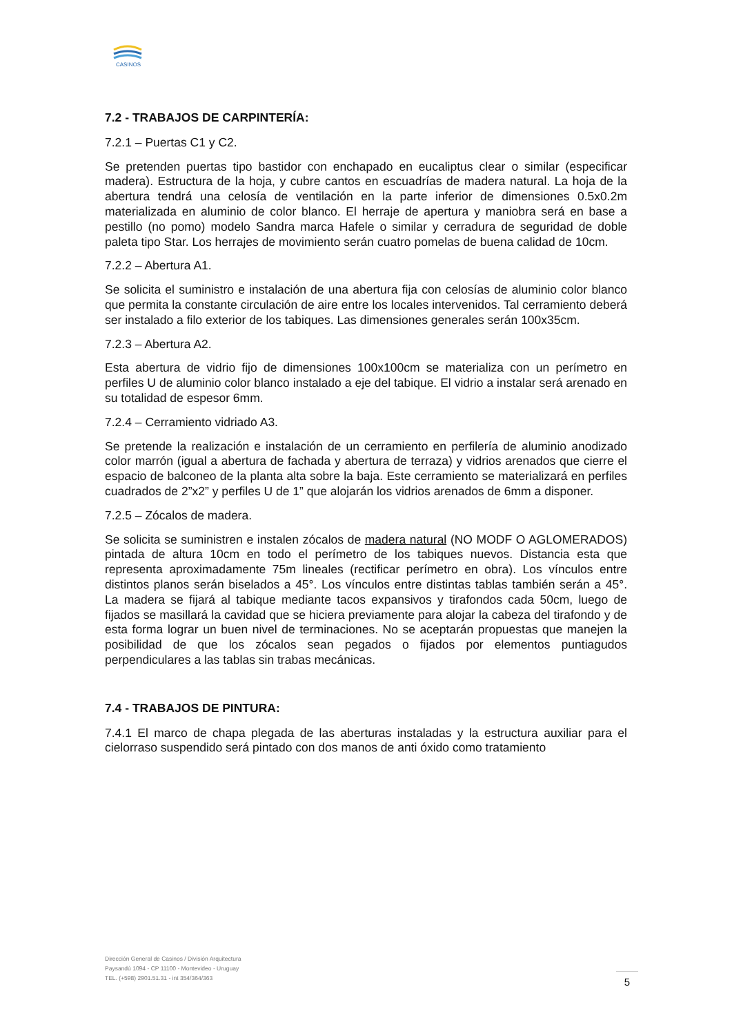CASINOS
7.2 - TRABAJOS DE CARPINTERÍA:
7.2.1 – Puertas C1 y C2.
Se pretenden puertas tipo bastidor con enchapado en eucaliptus clear o similar (especificar madera). Estructura de la hoja, y cubre cantos en escuadrías de madera natural. La hoja de la abertura tendrá una celosía de ventilación en la parte inferior de dimensiones 0.5x0.2m materializada en aluminio de color blanco. El herraje de apertura y maniobra será en base a pestillo (no pomo) modelo Sandra marca Hafele o similar y cerradura de seguridad de doble paleta tipo Star. Los herrajes de movimiento serán cuatro pomelas de buena calidad de 10cm.
7.2.2 – Abertura A1.
Se solicita el suministro e instalación de una abertura fija con celosías de aluminio color blanco que permita la constante circulación de aire entre los locales intervenidos. Tal cerramiento deberá ser instalado a filo exterior de los tabiques. Las dimensiones generales serán 100x35cm.
7.2.3 – Abertura A2.
Esta abertura de vidrio fijo de dimensiones 100x100cm se materializa con un perímetro en perfiles U de aluminio color blanco instalado a eje del tabique. El vidrio a instalar será arenado en su totalidad de espesor 6mm.
7.2.4 – Cerramiento vidriado A3.
Se pretende la realización e instalación de un cerramiento en perfilería de aluminio anodizado color marrón (igual a abertura de fachada y abertura de terraza) y vidrios arenados que cierre el espacio de balconeo de la planta alta sobre la baja. Este cerramiento se materializará en perfiles cuadrados de 2”x2” y perfiles U de 1” que alojarán los vidrios arenados de 6mm a disponer.
7.2.5 – Zócalos de madera.
Se solicita se suministren e instalen zócalos de madera natural (NO MODF O AGLOMERADOS) pintada de altura 10cm en todo el perímetro de los tabiques nuevos. Distancia esta que representa aproximadamente 75m lineales (rectificar perímetro en obra). Los vínculos entre distintos planos serán biselados a 45°. Los vínculos entre distintas tablas también serán a 45°. La madera se fijará al tabique mediante tacos expansivos y tirafondos cada 50cm, luego de fijados se masillará la cavidad que se hiciera previamente para alojar la cabeza del tirafondo y de esta forma lograr un buen nivel de terminaciones. No se aceptarán propuestas que manejen la posibilidad de que los zócalos sean pegados o fijados por elementos puntiagudos perpendiculares a las tablas sin trabas mecánicas.
7.4 - TRABAJOS DE PINTURA:
7.4.1 El marco de chapa plegada de las aberturas instaladas y la estructura auxiliar para el cielorraso suspendido será pintado con dos manos de anti óxido como tratamiento
Dirección General de Casinos / División Arquitectura
Paysandú 1094 - CP 11100 - Montevideo - Uruguay
TEL. (+598) 2901.51.31 - int 354/364/363
5